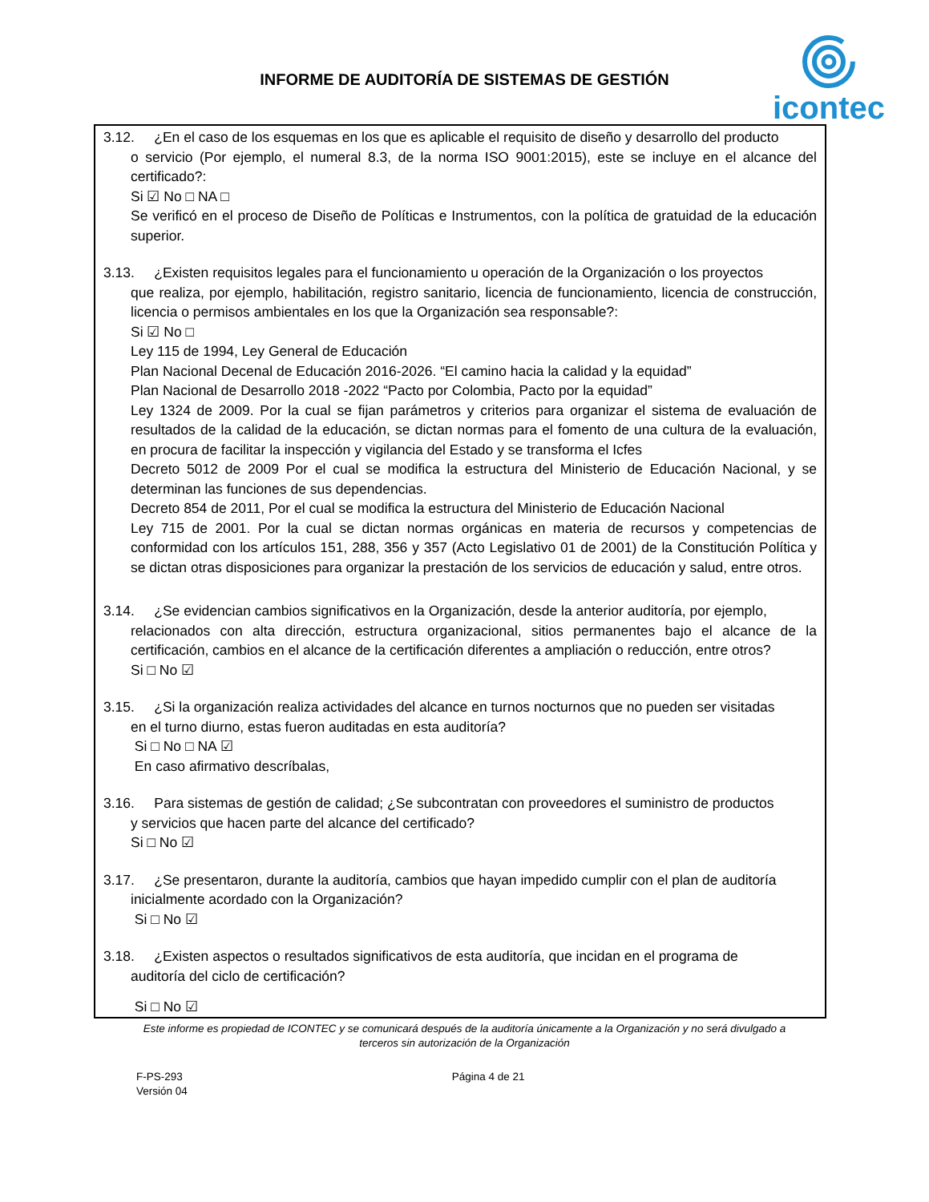INFORME DE AUDITORÍA DE SISTEMAS DE GESTIÓN
icontec
3.12. ¿En el caso de los esquemas en los que es aplicable el requisito de diseño y desarrollo del producto
o servicio (Por ejemplo, el numeral 8.3, de la norma ISO 9001:2015), este se incluye en el alcance del certificado?:
Si ☑ No □ NA □
Se verificó en el proceso de Diseño de Políticas e Instrumentos, con la política de gratuidad de la educación superior.
3.13. ¿Existen requisitos legales para el funcionamiento u operación de la Organización o los proyectos
que realiza, por ejemplo, habilitación, registro sanitario, licencia de funcionamiento, licencia de construcción, licencia o permisos ambientales en los que la Organización sea responsable?:
Si ☑ No □
Ley 115 de 1994, Ley General de Educación
Plan Nacional Decenal de Educación 2016-2026. “El camino hacia la calidad y la equidad”
Plan Nacional de Desarrollo 2018 -2022 “Pacto por Colombia, Pacto por la equidad”
Ley 1324 de 2009. Por la cual se fijan parámetros y criterios para organizar el sistema de evaluación de resultados de la calidad de la educación, se dictan normas para el fomento de una cultura de la evaluación, en procura de facilitar la inspección y vigilancia del Estado y se transforma el Icfes
Decreto 5012 de 2009 Por el cual se modifica la estructura del Ministerio de Educación Nacional, y se determinan las funciones de sus dependencias.
Decreto 854 de 2011, Por el cual se modifica la estructura del Ministerio de Educación Nacional
Ley 715 de 2001. Por la cual se dictan normas orgánicas en materia de recursos y competencias de conformidad con los artículos 151, 288, 356 y 357 (Acto Legislativo 01 de 2001) de la Constitución Política y se dictan otras disposiciones para organizar la prestación de los servicios de educación y salud, entre otros.
3.14. ¿Se evidencian cambios significativos en la Organización, desde la anterior auditoría, por ejemplo,
relacionados con alta dirección, estructura organizacional, sitios permanentes bajo el alcance de la certificación, cambios en el alcance de la certificación diferentes a ampliación o reducción, entre otros?
Si □ No ☑
3.15. ¿Si la organización realiza actividades del alcance en turnos nocturnos que no pueden ser visitadas
en el turno diurno, estas fueron auditadas en esta auditoría?
Si □ No □ NA ☑
En caso afirmativo descríbalas,
3.16. Para sistemas de gestión de calidad; ¿Se subcontratan con proveedores el suministro de productos
y servicios que hacen parte del alcance del certificado?
Si □ No ☑
3.17. ¿Se presentaron, durante la auditoría, cambios que hayan impedido cumplir con el plan de auditoría
inicialmente acordado con la Organización?
Si □ No ☑
3.18. ¿Existen aspectos o resultados significativos de esta auditoría, que incidan en el programa de
auditoría del ciclo de certificación?
Si □ No ☑
Este informe es propiedad de ICONTEC y se comunicará después de la auditoría únicamente a la Organización y no será divulgado a terceros sin autorización de la Organización
F-PS-293
Versión 04
Página 4 de 21